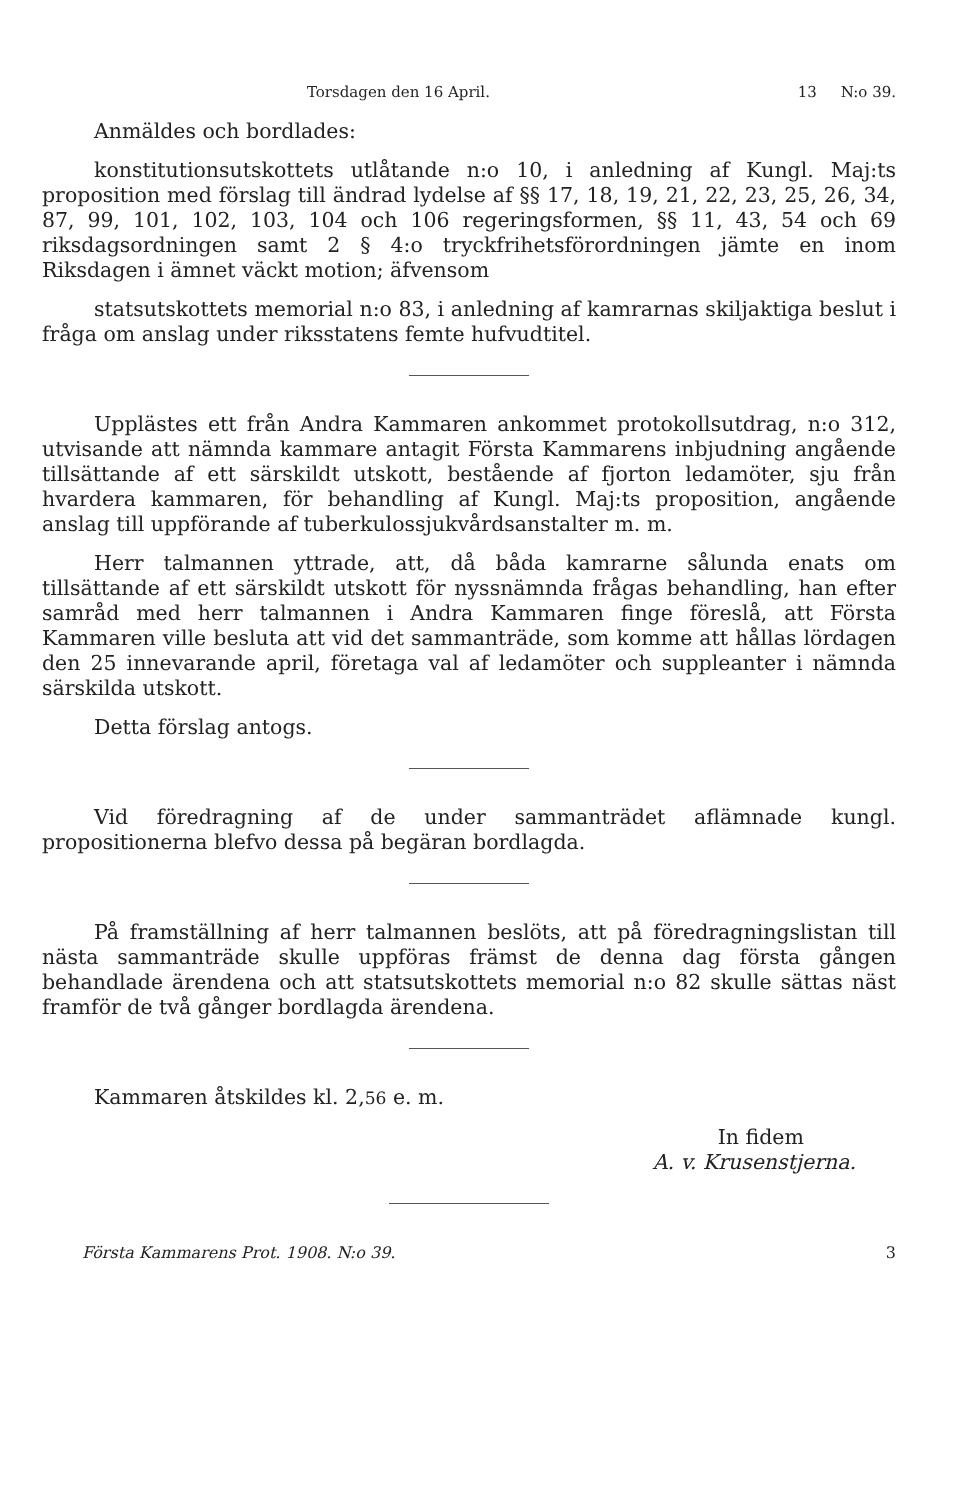Torsdagen den 16 April. 13 N:o 39.
Anmäldes och bordlades:
konstitutionsutskottets utlåtande n:o 10, i anledning af Kungl. Maj:ts proposition med förslag till ändrad lydelse af §§ 17, 18, 19, 21, 22, 23, 25, 26, 34, 87, 99, 101, 102, 103, 104 och 106 regeringsformen, §§ 11, 43, 54 och 69 riksdagsordningen samt 2 § 4:o tryckfrihetsförordningen jämte en inom Riksdagen i ämnet väckt motion; äfvensom
statsutskottets memorial n:o 83, i anledning af kamrarnas skiljaktiga beslut i fråga om anslag under riksstatens femte hufvudtitel.
Upplästes ett från Andra Kammaren ankommet protokollsutdrag, n:o 312, utvisande att nämnda kammare antagit Första Kammarens inbjudning angående tillsättande af ett särskildt utskott, bestående af fjorton ledamöter, sju från hvardera kammaren, för behandling af Kungl. Maj:ts proposition, angående anslag till uppförande af tuberkulossjukvårdsanstalter m. m.
Herr talmannen yttrade, att, då båda kamrarne sålunda enats om tillsättande af ett särskildt utskott för nyssnämnda frågas behandling, han efter samråd med herr talmannen i Andra Kammaren finge föreslå, att Första Kammaren ville besluta att vid det sammanträde, som komme att hållas lördagen den 25 innevarande april, företaga val af ledamöter och suppleanter i nämnda särskilda utskott.
Detta förslag antogs.
Vid föredragning af de under sammanträdet aflämnade kungl. propositionerna blefvo dessa på begäran bordlagda.
På framställning af herr talmannen beslöts, att på föredragningslistan till nästa sammanträde skulle uppföras främst de denna dag första gången behandlade ärendena och att statsutskottets memorial n:o 82 skulle sättas näst framför de två gånger bordlagda ärendena.
Kammaren åtskildes kl. 2,56 e. m.
In fidem
A. v. Krusenstjerna.
Första Kammarens Prot. 1908. N:o 39. 3